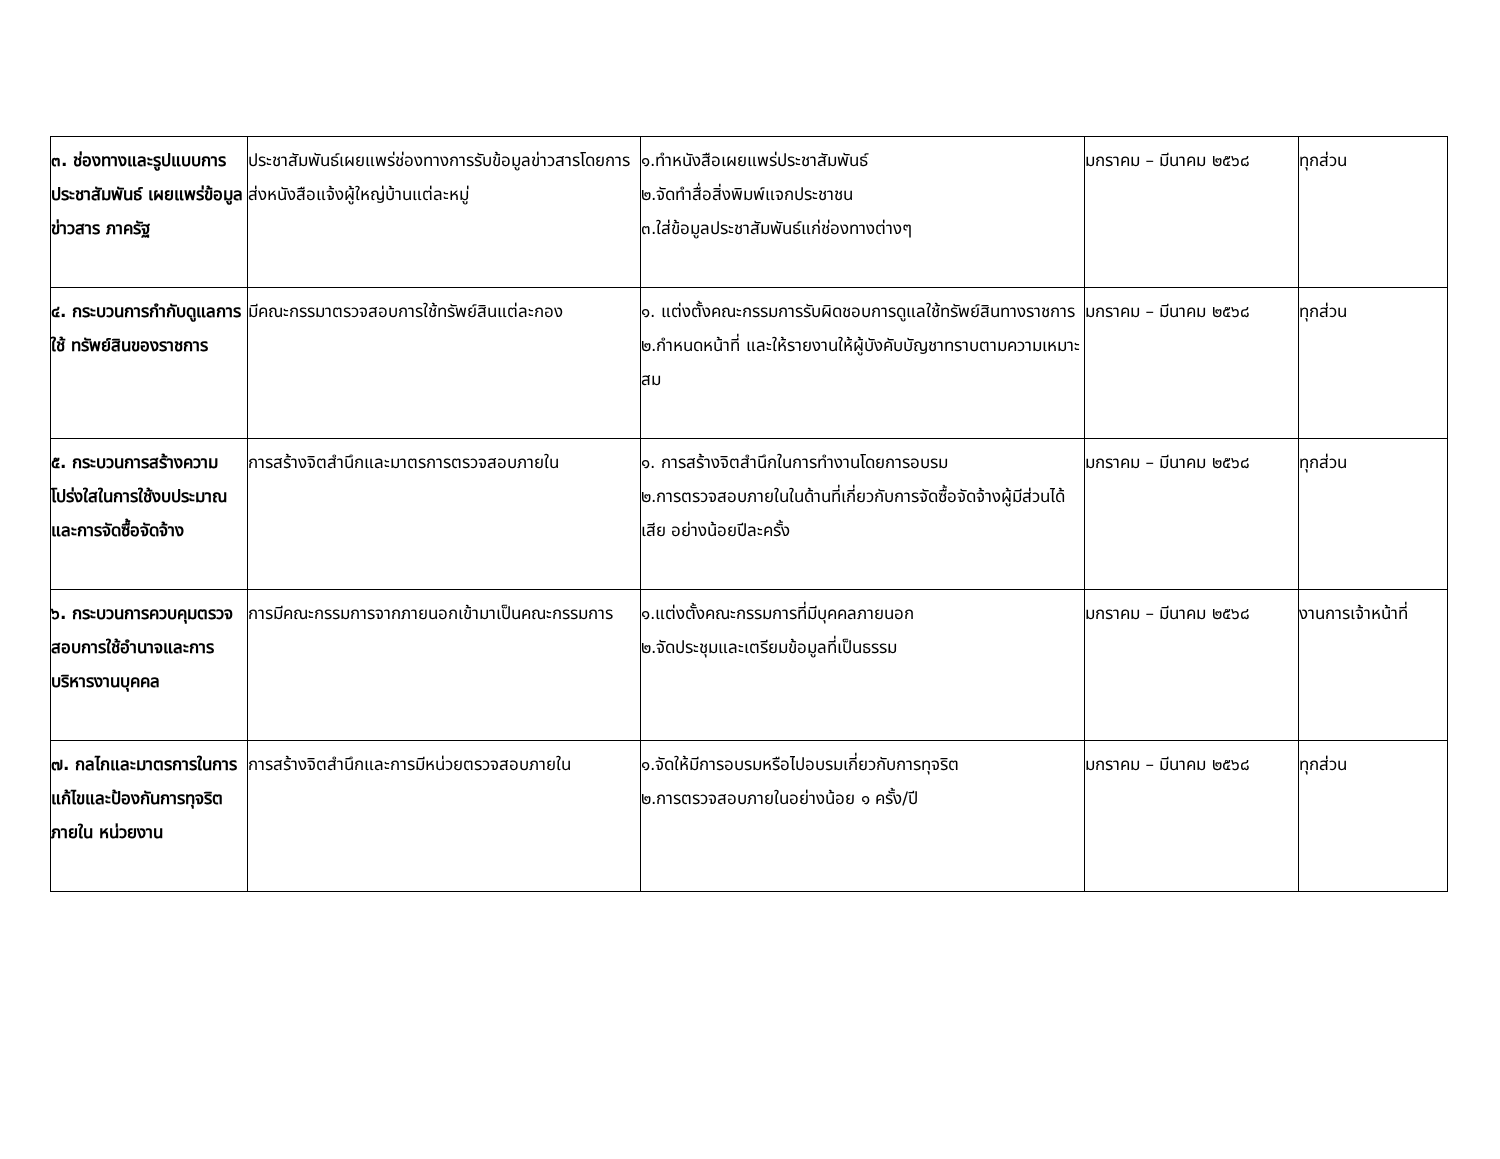| ๓. ช่องทางและรูปแบบการประชาสัมพันธ์ เผยแพร่ข้อมูลข่าวสาร ภาครัฐ | ประชาสัมพันธ์เผยแพร่ช่องทางการรับข้อมูลข่าวสารโดยการส่งหนังสือแจ้งผู้ใหญ่บ้านแต่ละหมู่ | ๑.ทำหนังสือเผยแพร่ประชาสัมพันธ์ ๒.จัดทำสื่อสิ่งพิมพ์แจกประชาชน ๓.ใส่ข้อมูลประชาสัมพันธ์แก่ช่องทางต่างๆ | มกราคม – มีนาคม ๒๕๖๘ | ทุกส่วน |
| ๔. กระบวนการกำกับดูแลการใช้ ทรัพย์สินของราชการ | มีคณะกรรมาตรวจสอบการใช้ทรัพย์สินแต่ละกอง | ๑. แต่งตั้งคณะกรรมการรับผิดชอบการดูแลใช้ทรัพย์สินทางราชการ ๒.กำหนดหน้าที่ และให้รายงานให้ผู้บังคับบัญชาทราบตามความเหมาะสม | มกราคม – มีนาคม ๒๕๖๘ | ทุกส่วน |
| ๕. กระบวนการสร้างความโปร่งใสในการใช้งบประมาณและการจัดซื้อจัดจ้าง | การสร้างจิตสำนึกและมาตรการตรวจสอบภายใน | ๑. การสร้างจิตสำนึกในการทำงานโดยการอบรม ๒.การตรวจสอบภายในในด้านที่เกี่ยวกับการจัดซื้อจัดจ้างผู้มีส่วนได้เสีย อย่างน้อยปีละครั้ง | มกราคม – มีนาคม ๒๕๖๘ | ทุกส่วน |
| ๖. กระบวนการควบคุมตรวจสอบการใช้อำนาจและการบริหารงานบุคคล | การมีคณะกรรมการจากภายนอกเข้ามาเป็นคณะกรรมการ | ๑.แต่งตั้งคณะกรรมการที่มีบุคคลภายนอก ๒.จัดประชุมและเตรียมข้อมูลที่เป็นธรรม | มกราคม – มีนาคม ๒๕๖๘ | งานการเจ้าหน้าที่ |
| ๗. กลไกและมาตรการในการแก้ไขและป้องกันการทุจริตภายใน หน่วยงาน | การสร้างจิตสำนึกและการมีหน่วยตรวจสอบภายใน | ๑.จัดให้มีการอบรมหรือไปอบรมเกี่ยวกับการทุจริต ๒.การตรวจสอบภายในอย่างน้อย ๑ ครั้ง/ปี | มกราคม – มีนาคม ๒๕๖๘ | ทุกส่วน |